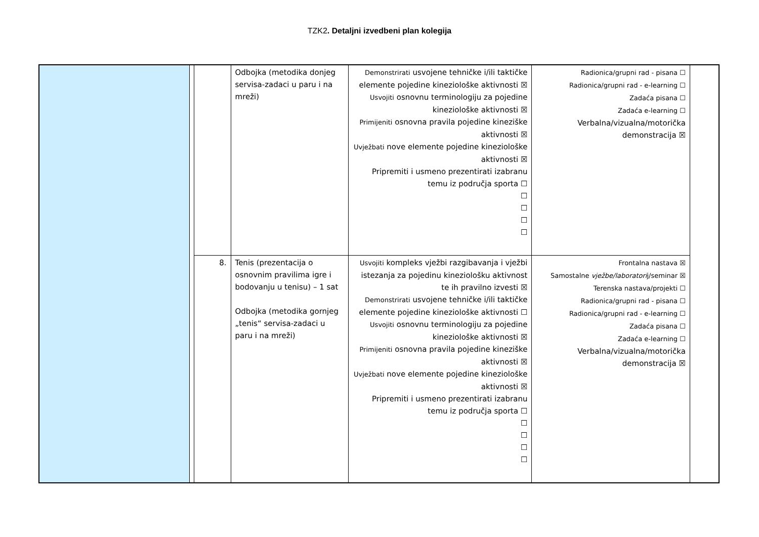TZK2. Detaljni izvedbeni plan kolegija
| | | | Odbojka (metodika donjeg servisa-zadaci u paru i na mreži) | Demonstrirati usvojene tehničke i/ili taktičke elemente pojedine kineziološke aktivnosti ☒ Usvojiti osnovnu terminologiju za pojedine kineziološke aktivnosti ☒ Primijeniti osnovna pravila pojedine kineziške aktivnosti ☒ Uvježbati nove elemente pojedine kineziološke aktivnosti ☒ Pripremiti i usmeno prezentirati izabranu temu iz područja sporta ☐ ☐ ☐ ☐ ☐ | Radionica/grupni rad - pisana ☐ Radionica/grupni rad - e-learning ☐ Zadaća pisana ☐ Zadaća e-learning ☐ Verbalna/vizualna/motorička demonstracija ☒ | |
| | | 8. | Tenis (prezentacija o osnovnim pravilima igre i bodovanju u tenisu) – 1 sat Odbojka (metodika gornjeg „tenis“ servisa-zadaci u paru i na mreži) | Usvojiti kompleks vježbi razgibavanja i vježbi istezanja za pojedinu kineziološku aktivnost te ih pravilno izvesti ☒ Demonstrirati usvojene tehničke i/ili taktičke elemente pojedine kineziološke aktivnosti ☐ Usvojiti osnovnu terminologiju za pojedine kineziološke aktivnosti ☒ Primijeniti osnovna pravila pojedine kineziške aktivnosti ☒ Uvježbati nove elemente pojedine kineziološke aktivnosti ☒ Pripremiti i usmeno prezentirati izabranu temu iz područja sporta ☐ ☐ ☐ ☐ ☐ | Frontalna nastava ☒ Samostalne vježbe/laboratori j/seminar ☒ Terenska nastava/projekti ☐ Radionica/grupni rad - pisana ☐ Radionica/grupni rad - e-learning ☐ Zadaća pisana ☐ Zadaća e-learning ☐ Verbalna/vizualna/motorička demonstracija ☒ | |